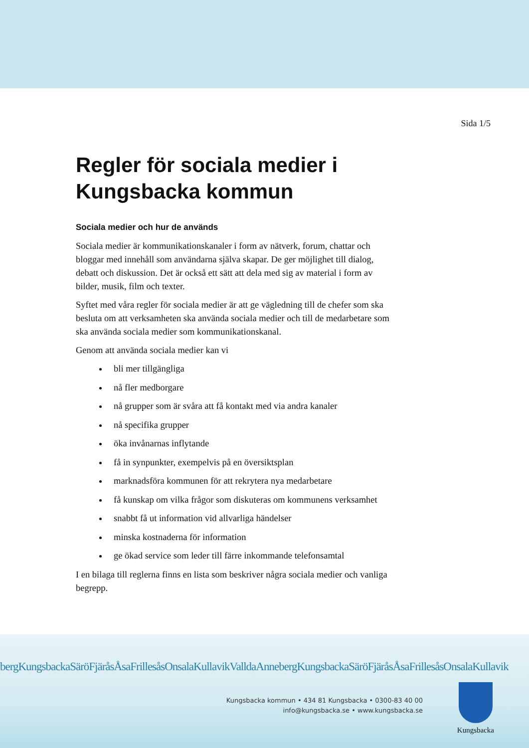Sida 1/5
Regler för sociala medier i Kungsbacka kommun
Sociala medier och hur de används
Sociala medier är kommunikationskanaler i form av nätverk, forum, chattar och bloggar med innehåll som användarna själva skapar. De ger möjlighet till dialog, debatt och diskussion. Det är också ett sätt att dela med sig av material i form av bilder, musik, film och texter.
Syftet med våra regler för sociala medier är att ge vägledning till de chefer som ska besluta om att verksamheten ska använda sociala medier och till de medarbetare som ska använda sociala medier som kommunikationskanal.
Genom att använda sociala medier kan vi
bli mer tillgängliga
nå fler medborgare
nå grupper som är svåra att få kontakt med via andra kanaler
nå specifika grupper
öka invånarnas inflytande
få in synpunkter, exempelvis på en översiktsplan
marknadsföra kommunen för att rekrytera nya medarbetare
få kunskap om vilka frågor som diskuteras om kommunens verksamhet
snabbt få ut information vid allvarliga händelser
minska kostnaderna för information
ge ökad service som leder till färre inkommande telefonsamtal
I en bilaga till reglerna finns en lista som beskriver några sociala medier och vanliga begrepp.
bergKungsbackaSäröFjäråsÅsaFrillesåsOnsalaKullavikValldaAnnebergKungsbackaSäröFjäråsÅsaFrillesåsOnsalaKullavik
Kungsbacka kommun • 434 81 Kungsbacka • 0300-83 40 00
info@kungsbacka.se • www.kungsbacka.se
Kungsbacka